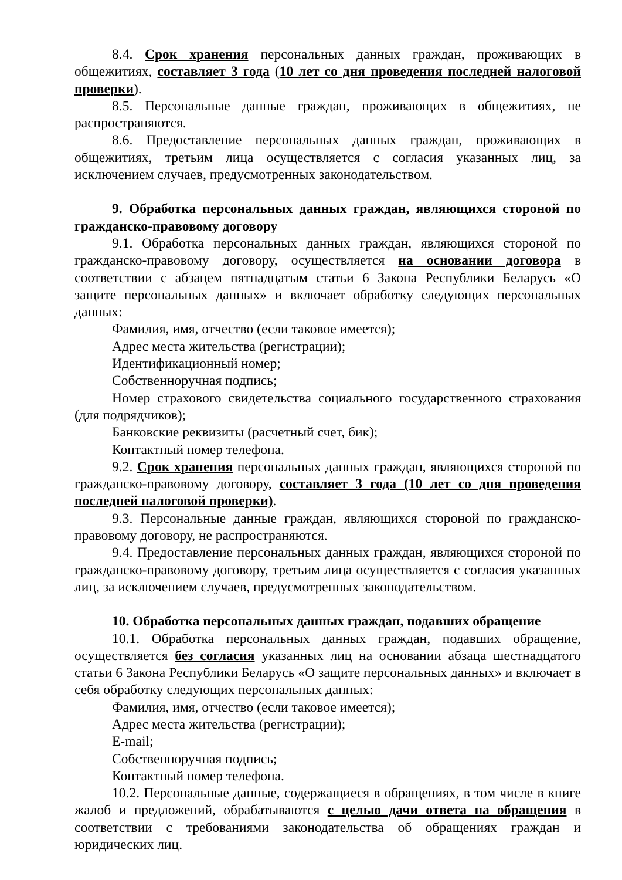8.4. Срок хранения персональных данных граждан, проживающих в общежитиях, составляет 3 года (10 лет со дня проведения последней налоговой проверки).
8.5. Персональные данные граждан, проживающих в общежитиях, не распространяются.
8.6. Предоставление персональных данных граждан, проживающих в общежитиях, третьим лица осуществляется с согласия указанных лиц, за исключением случаев, предусмотренных законодательством.
9. Обработка персональных данных граждан, являющихся стороной по гражданско-правовому договору
9.1. Обработка персональных данных граждан, являющихся стороной по гражданско-правовому договору, осуществляется на основании договора в соответствии с абзацем пятнадцатым статьи 6 Закона Республики Беларусь «О защите персональных данных» и включает обработку следующих персональных данных:
Фамилия, имя, отчество (если таковое имеется);
Адрес места жительства (регистрации);
Идентификационный номер;
Собственноручная подпись;
Номер страхового свидетельства социального государственного страхования (для подрядчиков);
Банковские реквизиты (расчетный счет, бик);
Контактный номер телефона.
9.2. Срок хранения персональных данных граждан, являющихся стороной по гражданско-правовому договору, составляет 3 года (10 лет со дня проведения последней налоговой проверки).
9.3. Персональные данные граждан, являющихся стороной по гражданско-правовому договору, не распространяются.
9.4. Предоставление персональных данных граждан, являющихся стороной по гражданско-правовому договору, третьим лица осуществляется с согласия указанных лиц, за исключением случаев, предусмотренных законодательством.
10. Обработка персональных данных граждан, подавших обращение
10.1. Обработка персональных данных граждан, подавших обращение, осуществляется без согласия указанных лиц на основании абзаца шестнадцатого статьи 6 Закона Республики Беларусь «О защите персональных данных» и включает в себя обработку следующих персональных данных:
Фамилия, имя, отчество (если таковое имеется);
Адрес места жительства (регистрации);
E-mail;
Собственноручная подпись;
Контактный номер телефона.
10.2. Персональные данные, содержащиеся в обращениях, в том числе в книге жалоб и предложений, обрабатываются с целью дачи ответа на обращения в соответствии с требованиями законодательства об обращениях граждан и юридических лиц.